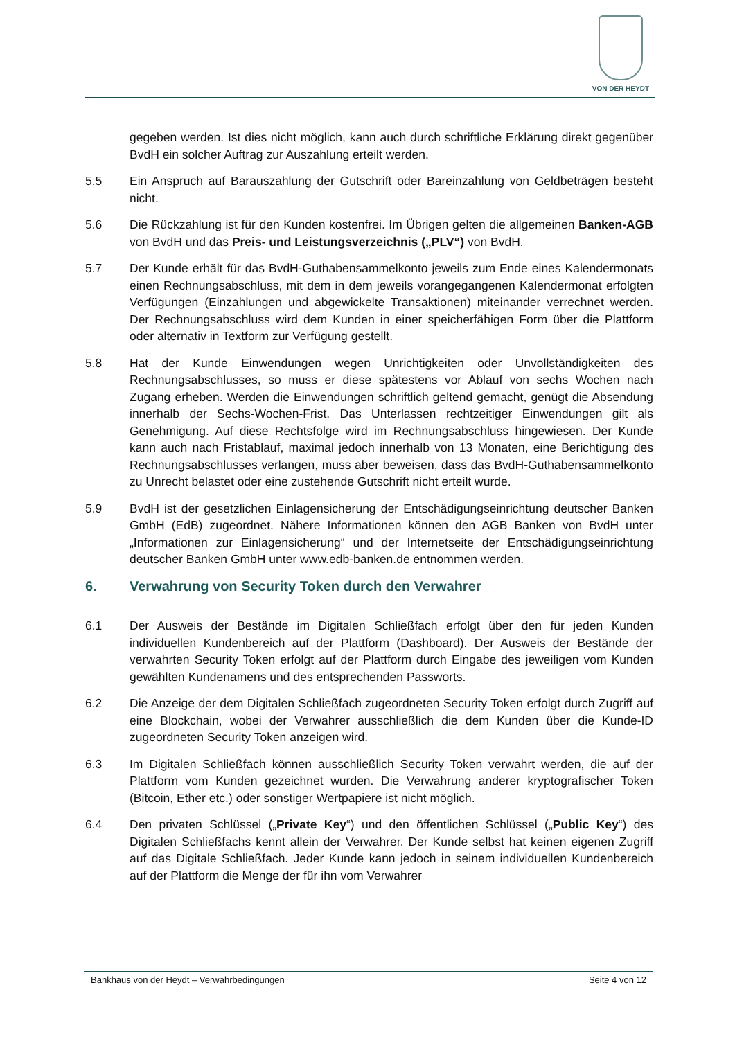VON DER HEYDT
gegeben werden. Ist dies nicht möglich, kann auch durch schriftliche Erklärung direkt gegenüber BvdH ein solcher Auftrag zur Auszahlung erteilt werden.
5.5 Ein Anspruch auf Barauszahlung der Gutschrift oder Bareinzahlung von Geldbeträgen besteht nicht.
5.6 Die Rückzahlung ist für den Kunden kostenfrei. Im Übrigen gelten die allgemeinen Banken-AGB von BvdH und das Preis- und Leistungsverzeichnis („PLV“) von BvdH.
5.7 Der Kunde erhält für das BvdH-Guthabensammelkonto jeweils zum Ende eines Kalendermonats einen Rechnungsabschluss, mit dem in dem jeweils vorangegangenen Kalendermonat erfolgten Verfügungen (Einzahlungen und abgewickelte Transaktionen) miteinander verrechnet werden. Der Rechnungsabschluss wird dem Kunden in einer speicherfähigen Form über die Plattform oder alternativ in Textform zur Verfügung gestellt.
5.8 Hat der Kunde Einwendungen wegen Unrichtigkeiten oder Unvollständigkeiten des Rechnungsabschlusses, so muss er diese spätestens vor Ablauf von sechs Wochen nach Zugang erheben. Werden die Einwendungen schriftlich geltend gemacht, genügt die Absendung innerhalb der Sechs-Wochen-Frist. Das Unterlassen rechtzeitiger Einwendungen gilt als Genehmigung. Auf diese Rechtsfolge wird im Rechnungsabschluss hingewiesen. Der Kunde kann auch nach Fristablauf, maximal jedoch innerhalb von 13 Monaten, eine Berichtigung des Rechnungsabschlusses verlangen, muss aber beweisen, dass das BvdH-Guthabensammelkonto zu Unrecht belastet oder eine zustehende Gutschrift nicht erteilt wurde.
5.9 BvdH ist der gesetzlichen Einlagensicherung der Entschädigungseinrichtung deutscher Banken GmbH (EdB) zugeordnet. Nähere Informationen können den AGB Banken von BvdH unter „Informationen zur Einlagensicherung“ und der Internetseite der Entschädigungseinrichtung deutscher Banken GmbH unter www.edb-banken.de entnommen werden.
6. Verwahrung von Security Token durch den Verwahrer
6.1 Der Ausweis der Bestände im Digitalen Schließfach erfolgt über den für jeden Kunden individuellen Kundenbereich auf der Plattform (Dashboard). Der Ausweis der Bestände der verwahrten Security Token erfolgt auf der Plattform durch Eingabe des jeweiligen vom Kunden gewählten Kundenamens und des entsprechenden Passworts.
6.2 Die Anzeige der dem Digitalen Schließfach zugeordneten Security Token erfolgt durch Zugriff auf eine Blockchain, wobei der Verwahrer ausschließlich die dem Kunden über die Kunde-ID zugeordneten Security Token anzeigen wird.
6.3 Im Digitalen Schließfach können ausschließlich Security Token verwahrt werden, die auf der Plattform vom Kunden gezeichnet wurden. Die Verwahrung anderer kryptografischer Token (Bitcoin, Ether etc.) oder sonstiger Wertpapiere ist nicht möglich.
6.4 Den privaten Schlüssel („Private Key“) und den öffentlichen Schlüssel („Public Key“) des Digitalen Schließfachs kennt allein der Verwahrer. Der Kunde selbst hat keinen eigenen Zugriff auf das Digitale Schließfach. Jeder Kunde kann jedoch in seinem individuellen Kundenbereich auf der Plattform die Menge der für ihn vom Verwahrer
Bankhaus von der Heydt – Verwahrbedingungen Seite 4 von 12